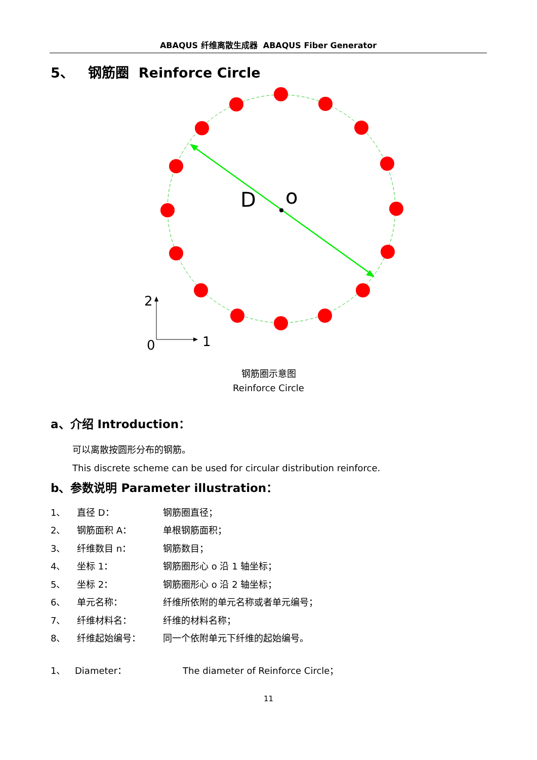ABAQUS 纤维离散生成器 ABAQUS Fiber Generator
5、 钢筋圈 Reinforce Circle
D
o
2
0
1
钢筋圈示意图
Reinforce Circle
a、介绍 Introduction：
可以离散按圆形分布的钢筋。
This discrete scheme can be used for circular distribution reinforce.
b、参数说明 Parameter illustration：
| 1、 | 直径 D： | 钢筋圈直径； |
| 2、 | 钢筋面积 A： | 单根钢筋面积； |
| 3、 | 纤维数目 n： | 钢筋数目； |
| 4、 | 坐标 1： | 钢筋圈形心 o 沿 1 轴坐标； |
| 5、 | 坐标 2： | 钢筋圈形心 o 沿 2 轴坐标； |
| 6、 | 单元名称： | 纤维所依附的单元名称或者单元编号； |
| 7、 | 纤维材料名： | 纤维的材料名称； |
| 8、 | 纤维起始编号： | 同一个依附单元下纤维的起始编号。 |
| 1、 | Diameter： | The diameter of Reinforce Circle； |
11